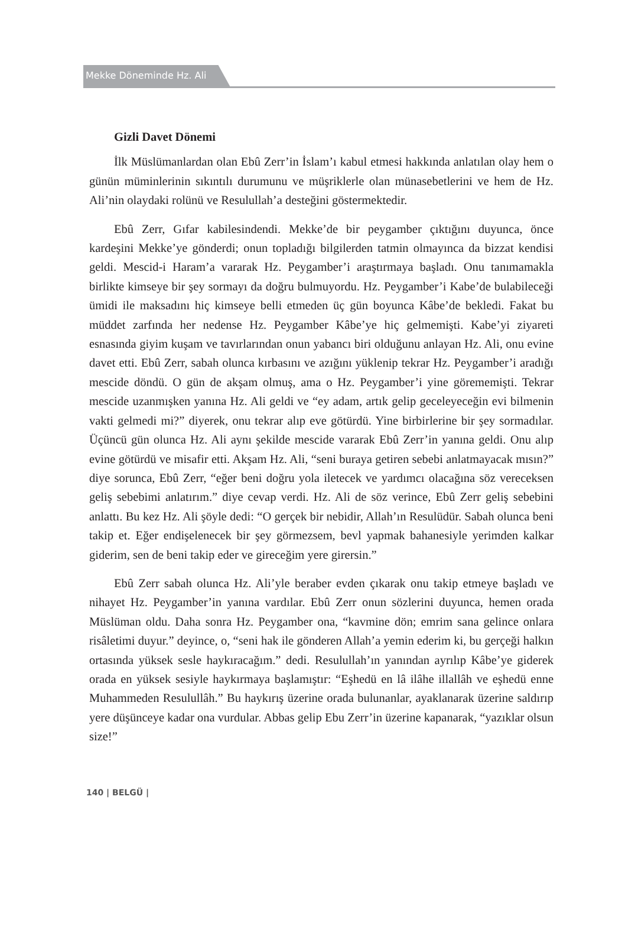Mekke Döneminde Hz. Ali
Gizli Davet Dönemi
İlk Müslümanlardan olan Ebû Zerr’in İslam’ı kabul etmesi hakkında anlatılan olay hem o günün müminlerinin sıkıntılı durumunu ve müşriklerle olan münasebetlerini ve hem de Hz. Ali’nin olaydaki rolünü ve Resulullah’a desteğini göstermektedir.
Ebû Zerr, Gıfar kabilesindendi. Mekke’de bir peygamber çıktığını duyunca, önce kardeşini Mekke’ye gönderdi; onun topladığı bilgilerden tatmin olmayınca da bizzat kendisi geldi. Mescid-i Haram’a vararak Hz. Peygamber’i araştırmaya başladı. Onu tanımamakla birlikte kimseye bir şey sormayı da doğru bulmuyordu. Hz. Peygamber’i Kabe’de bulabileceği ümidi ile maksadını hiç kimseye belli etmeden üç gün boyunca Kâbe’de bekledi. Fakat bu müddet zarfında her nedense Hz. Peygamber Kâbe’ye hiç gelmemişti. Kabe’yi ziyareti esnasında giyim kuşam ve tavırlarından onun yabancı biri olduğunu anlayan Hz. Ali, onu evine davet etti. Ebû Zerr, sabah olunca kırbasını ve azığını yüklenip tekrar Hz. Peygamber’i aradığı mescide döndü. O gün de akşam olmuş, ama o Hz. Peygamber’i yine görememişti. Tekrar mescide uzanmışken yanına Hz. Ali geldi ve “ey adam, artık gelip geceleyeceğin evi bilmenin vakti gelmedi mi?” diyerek, onu tekrar alıp eve götürdü. Yine birbirlerine bir şey sormadılar. Üçüncü gün olunca Hz. Ali aynı şekilde mescide vararak Ebû Zerr’in yanına geldi. Onu alıp evine götürdü ve misafir etti. Akşam Hz. Ali, “seni buraya getiren sebebi anlatmayacak mısın?” diye sorunca, Ebû Zerr, “eğer beni doğru yola iletecek ve yardımcı olacağına söz vereceksen geliş sebebimi anlatırım.” diye cevap verdi. Hz. Ali de söz verince, Ebû Zerr geliş sebebini anlattı. Bu kez Hz. Ali şöyle dedi: “O gerçek bir nebidir, Allah’ın Resulüdür. Sabah olunca beni takip et. Eğer endişelenecek bir şey görmezsem, bevl yapmak bahanesiyle yerimden kalkar giderim, sen de beni takip eder ve gireceğim yere girersin.”
Ebû Zerr sabah olunca Hz. Ali’yle beraber evden çıkarak onu takip etmeye başladı ve nihayet Hz. Peygamber’in yanına vardılar. Ebû Zerr onun sözlerini duyunca, hemen orada Müslüman oldu. Daha sonra Hz. Peygamber ona, “kavmine dön; emrim sana gelince onlara risâletimi duyur.” deyince, o, “seni hak ile gönderen Allah’a yemin ederim ki, bu gerçeği halkın ortasında yüksek sesle haykıracağım.” dedi. Resulullah’ın yanından ayrılıp Kâbe’ye giderek orada en yüksek sesiyle haykırmaya başlamıştır: “Eşhedü en lâ ilâhe illallâh ve eşhedü enne Muhammeden Resulullâh.” Bu haykırış üzerine orada bulunanlar, ayaklanarak üzerine saldırıp yere düşünceye kadar ona vurdular. Abbas gelip Ebu Zerr’in üzerine kapanarak, “yazıklar olsun size!”
140 | BELGÜ |